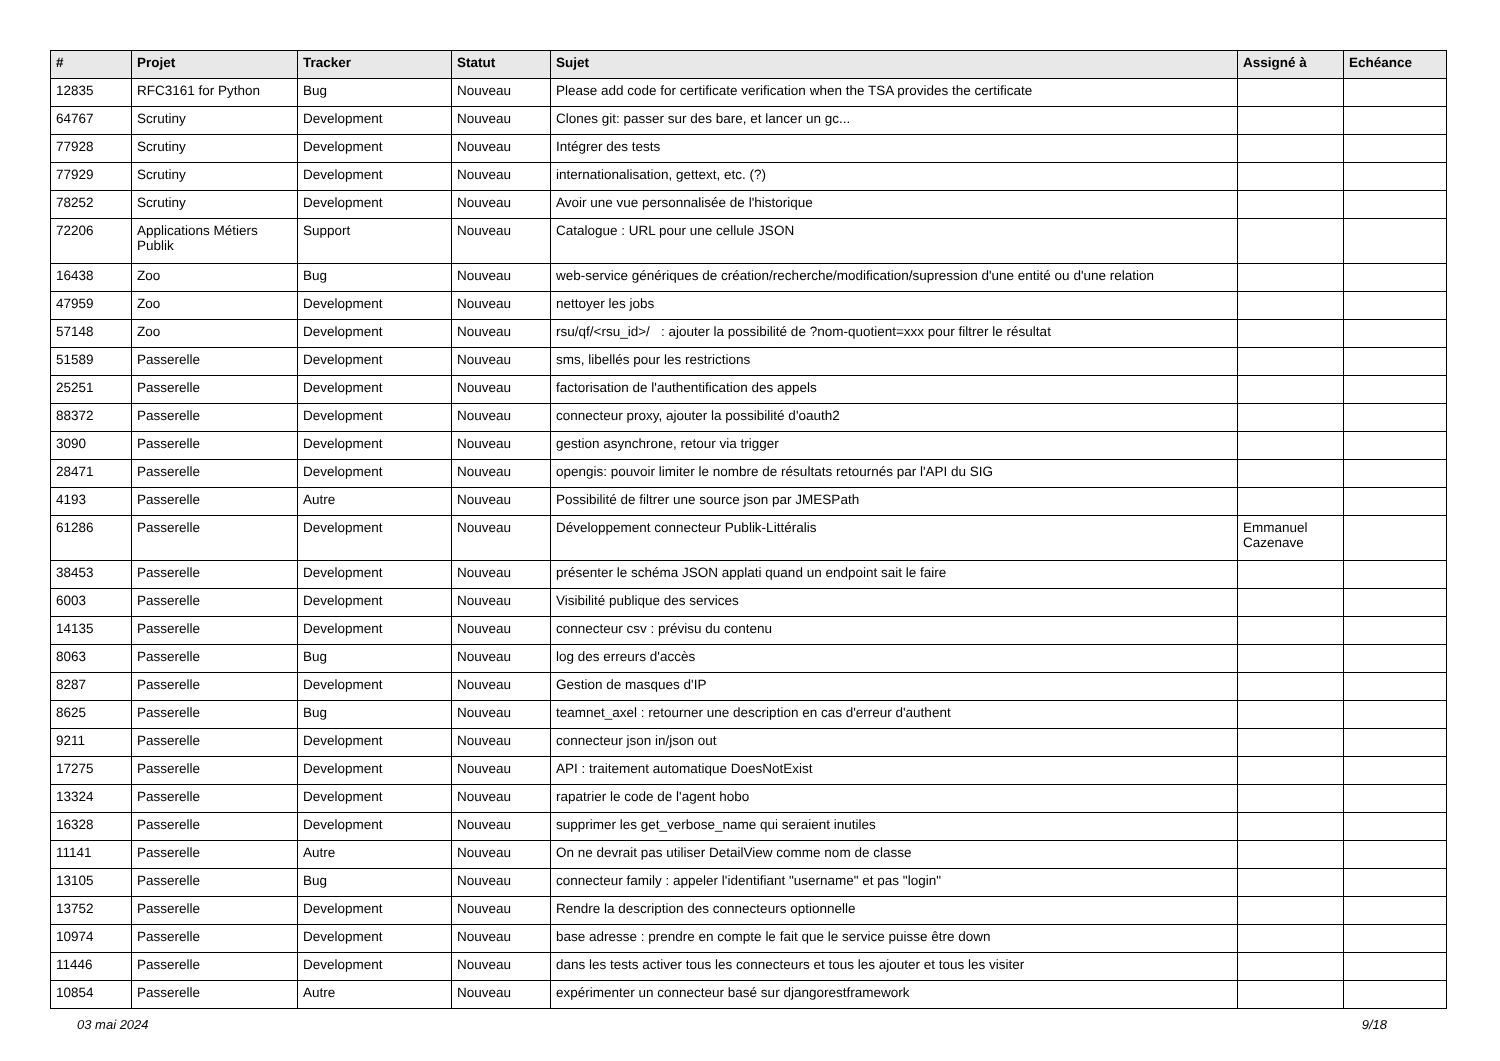| # | Projet | Tracker | Statut | Sujet | Assigné à | Echéance |
| --- | --- | --- | --- | --- | --- | --- |
| 12835 | RFC3161 for Python | Bug | Nouveau | Please add code for certificate verification when the TSA provides the certificate | | |
| 64767 | Scrutiny | Development | Nouveau | Clones git: passer sur des bare, et lancer un gc... | | |
| 77928 | Scrutiny | Development | Nouveau | Intégrer des tests | | |
| 77929 | Scrutiny | Development | Nouveau | internationalisation, gettext, etc. (?) | | |
| 78252 | Scrutiny | Development | Nouveau | Avoir une vue personnalisée de l'historique | | |
| 72206 | Applications Métiers Publik | Support | Nouveau | Catalogue : URL pour une cellule JSON | | |
| 16438 | Zoo | Bug | Nouveau | web-service génériques de création/recherche/modification/supression d'une entité ou d'une relation | | |
| 47959 | Zoo | Development | Nouveau | nettoyer les jobs | | |
| 57148 | Zoo | Development | Nouveau | rsu/qf/<rsu_id>/ : ajouter la possibilité de ?nom-quotient=xxx pour filtrer le résultat | | |
| 51589 | Passerelle | Development | Nouveau | sms, libellés pour les restrictions | | |
| 25251 | Passerelle | Development | Nouveau | factorisation de l'authentification des appels | | |
| 88372 | Passerelle | Development | Nouveau | connecteur proxy, ajouter la possibilité d'oauth2 | | |
| 3090 | Passerelle | Development | Nouveau | gestion asynchrone, retour via trigger | | |
| 28471 | Passerelle | Development | Nouveau | opengis: pouvoir limiter le nombre de résultats retournés par l'API du SIG | | |
| 4193 | Passerelle | Autre | Nouveau | Possibilité de filtrer une source json par JMESPath | | |
| 61286 | Passerelle | Development | Nouveau | Développement connecteur Publik-Littéralis | Emmanuel Cazenave | |
| 38453 | Passerelle | Development | Nouveau | présenter le schéma JSON applati quand un endpoint sait le faire | | |
| 6003 | Passerelle | Development | Nouveau | Visibilité publique des services | | |
| 14135 | Passerelle | Development | Nouveau | connecteur csv : prévisu du contenu | | |
| 8063 | Passerelle | Bug | Nouveau | log des erreurs d'accès | | |
| 8287 | Passerelle | Development | Nouveau | Gestion de masques d'IP | | |
| 8625 | Passerelle | Bug | Nouveau | teamnet_axel : retourner une description en cas d'erreur d'authent | | |
| 9211 | Passerelle | Development | Nouveau | connecteur json in/json out | | |
| 17275 | Passerelle | Development | Nouveau | API : traitement automatique DoesNotExist | | |
| 13324 | Passerelle | Development | Nouveau | rapatrier le code de l'agent hobo | | |
| 16328 | Passerelle | Development | Nouveau | supprimer les get_verbose_name qui seraient inutiles | | |
| 11141 | Passerelle | Autre | Nouveau | On ne devrait pas utiliser DetailView comme nom de classe | | |
| 13105 | Passerelle | Bug | Nouveau | connecteur family : appeler l'identifiant "username" et pas "login" | | |
| 13752 | Passerelle | Development | Nouveau | Rendre la description des connecteurs optionnelle | | |
| 10974 | Passerelle | Development | Nouveau | base adresse : prendre en compte le fait que le service puisse être down | | |
| 11446 | Passerelle | Development | Nouveau | dans les tests activer tous les connecteurs et tous les ajouter et tous les visiter | | |
| 10854 | Passerelle | Autre | Nouveau | expérimenter un connecteur basé sur djangorestframework | | |
03 mai 2024 9/18